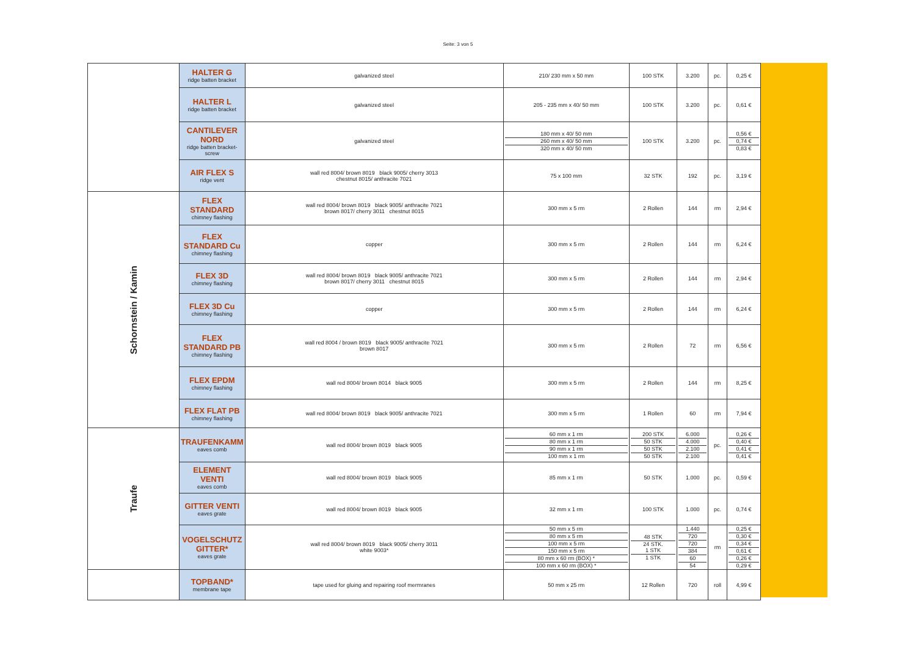Seite: 3 von 5
| | HALTER G ridge batten bracket | galvanized steel | 210/ 230 mm x 50 mm | 100 STK | 3.200 | pc. | 0,25 € |
| | HALTER L ridge batten bracket | galvanized steel | 205 - 235 mm x 40/ 50 mm | 100 STK | 3.200 | pc. | 0,61 € |
| | CANTILEVER NORD ridge batten bracket-screw | galvanized steel | 180 mm x 40/ 50 mm 260 mm x 40/ 50 mm 320 mm x 40/ 50 mm | 100 STK | 3.200 | pc. | 0,56 € 0,74 € 0,83 € |
| | AIR FLEX S ridge vent | wall red 8004/ brown 8019 black 9005/ cherry 3013 chestnut 8015/ anthracite 7021 | 75 x 100 mm | 32 STK | 192 | pc. | 3,19 € |
| Schornstein / Kamin | FLEX STANDARD chimney flashing | wall red 8004/ brown 8019 black 9005/ anthracite 7021 brown 8017/ cherry 3011 chestnut 8015 | 300 mm x 5 rm | 2 Rollen | 144 | rm | 2,94 € |
| | FLEX STANDARD Cu chimney flashing | copper | 300 mm x 5 rm | 2 Rollen | 144 | rm | 6,24 € |
| | FLEX 3D chimney flashing | wall red 8004/ brown 8019 black 9005/ anthracite 7021 brown 8017/ cherry 3011 chestnut 8015 | 300 mm x 5 rm | 2 Rollen | 144 | rm | 2,94 € |
| | FLEX 3D Cu chimney flashing | copper | 300 mm x 5 rm | 2 Rollen | 144 | rm | 6,24 € |
| | FLEX STANDARD PB chimney flashing | wall red 8004 / brown 8019 black 9005/ anthracite 7021 brown 8017 | 300 mm x 5 rm | 2 Rollen | 72 | rm | 6,56 € |
| | FLEX EPDM chimney flashing | wall red 8004/ brown 8014 black 9005 | 300 mm x 5 rm | 2 Rollen | 144 | rm | 8,25 € |
| | FLEX FLAT PB chimney flashing | wall red 8004/ brown 8019 black 9005/ anthracite 7021 | 300 mm x 5 rm | 1 Rollen | 60 | rm | 7,94 € |
| Traufe | TRAUFENKAMM eaves comb | wall red 8004/ brown 8019 black 9005 | 60 mm x 1 rm 80 mm x 1 rm 90 mm x 1 rm 100 mm x 1 rm | 200 STK 50 STK 50 STK 50 STK | 6.000 4.000 2.100 2.100 | pc. | 0,26 € 0,40 € 0,41 € 0,41 € |
| | ELEMENT VENTI eaves comb | wall red 8004/ brown 8019 black 9005 | 85 mm x 1 rm | 50 STK | 1.000 | pc. | 0,59 € |
| | GITTER VENTI eaves grate | wall red 8004/ brown 8019 black 9005 | 32 mm x 1 rm | 100 STK | 1.000 | pc. | 0,74 € |
| | VOGELSCHUTZ GITTER* eaves grate | wall red 8004/ brown 8019 black 9005/ cherry 3011 white 9003* | 50 mm x 5 rm 80 mm x 5 rm 100 mm x 5 rm 150 mm x 5 rm 80 mm x 60 rm (BOX) * 100 mm x 60 rm (BOX) * | 48 STK 24 STK. 1 STK 1 STK | 1.440 720 720 384 60 54 | rm | 0,25 € 0,30 € 0,34 € 0,61 € 0,26 € 0,29 € |
| | TOPBAND* membrane tape | tape used for gluing and repairing roof mermranes | 50 mm x 25 rm | 12 Rollen | 720 | roll | 4,99 € |